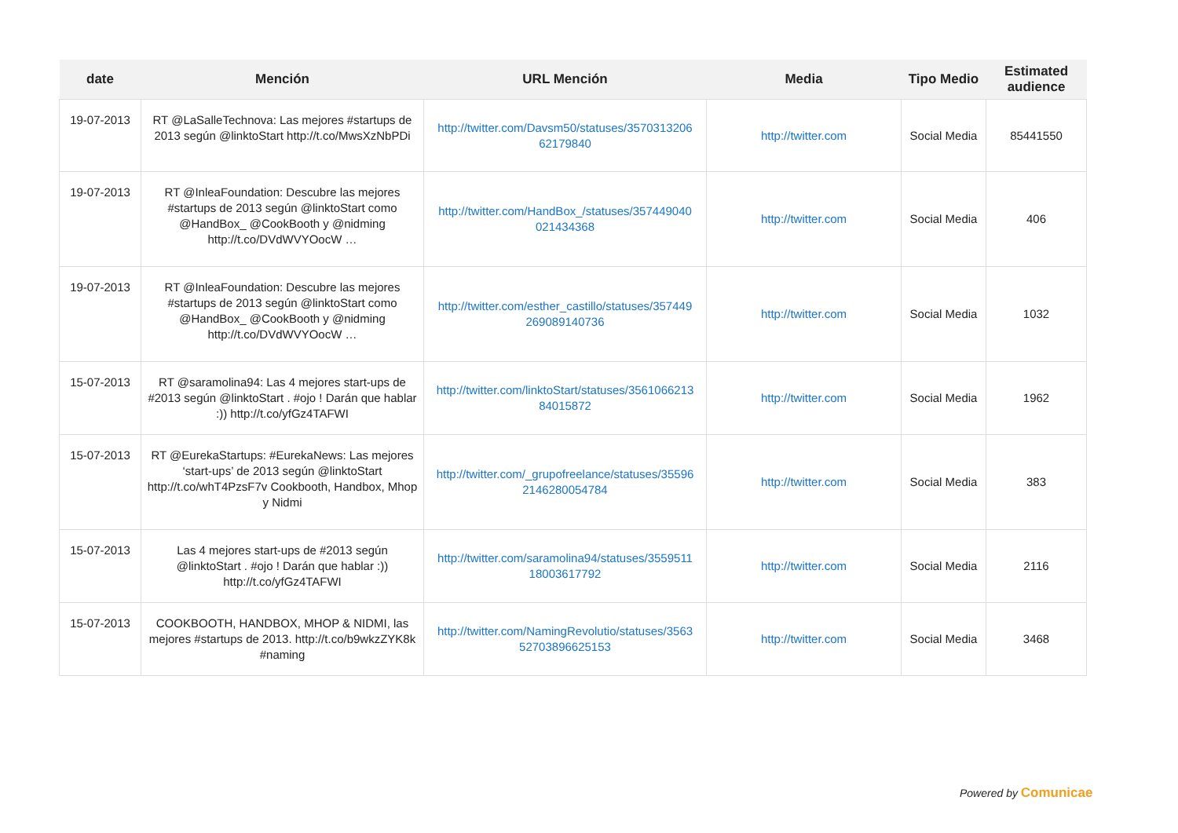| date | Mención | URL Mención | Media | Tipo Medio | Estimated audience |
| --- | --- | --- | --- | --- | --- |
| 19-07-2013 | RT @LaSalleTechnova: Las mejores #startups de 2013 según @linktoStart http://t.co/MwsXzNbPDi | http://twitter.com/Davsm50/statuses/3570313206 62179840 | http://twitter.com | Social Media | 85441550 |
| 19-07-2013 | RT @InleaFoundation: Descubre las mejores #startups de 2013 según @linktoStart como @HandBox_ @CookBooth y @nidming http://t.co/DVdWVYOocW … | http://twitter.com/HandBox_/statuses/357449040 021434368 | http://twitter.com | Social Media | 406 |
| 19-07-2013 | RT @InleaFoundation: Descubre las mejores #startups de 2013 según @linktoStart como @HandBox_ @CookBooth y @nidming http://t.co/DVdWVYOocW … | http://twitter.com/esther_castillo/statuses/357449 269089140736 | http://twitter.com | Social Media | 1032 |
| 15-07-2013 | RT @saramolina94: Las 4 mejores start-ups de #2013 según @linktoStart . #ojo ! Darán que hablar :)) http://t.co/yfGz4TAFWI | http://twitter.com/linktoStart/statuses/3561066213 84015872 | http://twitter.com | Social Media | 1962 |
| 15-07-2013 | RT @EurekaStartups: #EurekaNews: Las mejores ‘start-ups’ de 2013 según @linktoStart http://t.co/whT4PzsF7v Cookbooth, Handbox, Mhop y Nidmi | http://twitter.com/_grupofreelance/statuses/35596 2146280054784 | http://twitter.com | Social Media | 383 |
| 15-07-2013 | Las 4 mejores start-ups de #2013 según @linktoStart . #ojo ! Darán que hablar :)) http://t.co/yfGz4TAFWI | http://twitter.com/saramolina94/statuses/3559511 18003617792 | http://twitter.com | Social Media | 2116 |
| 15-07-2013 | COOKBOOTH, HANDBOX, MHOP & NIDMI, las mejores #startups de 2013. http://t.co/b9wkzZYK8k #naming | http://twitter.com/NamingRevolutio/statuses/3563 52703896625153 | http://twitter.com | Social Media | 3468 |
Powered by Comunicae